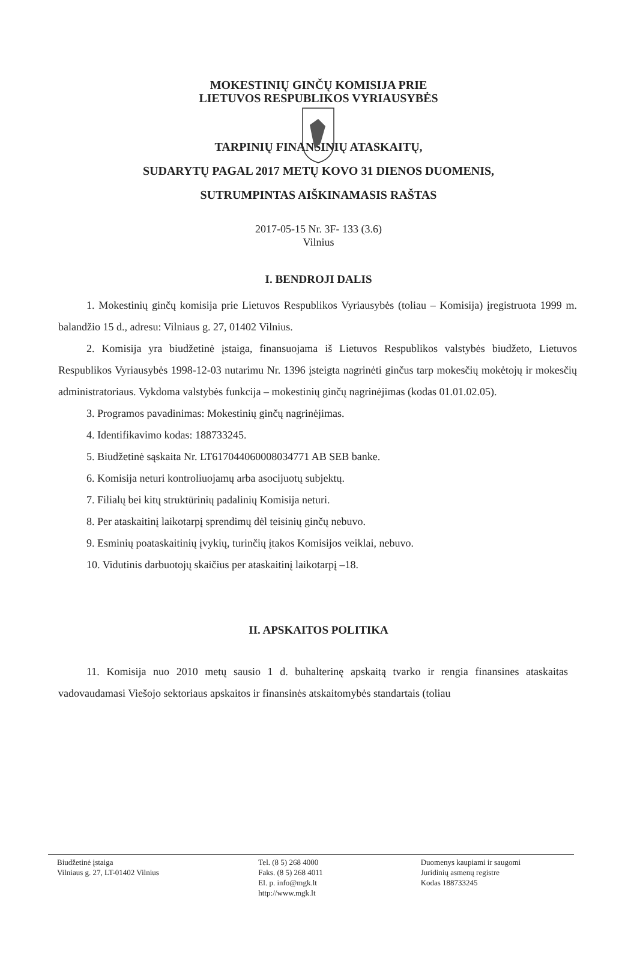MOKESTINIŲ GINČŲ KOMISIJA PRIE
LIETUVOS RESPUBLIKOS VYRIAUSYBĖS
TARPINIŲ FINANSINIŲ ATASKAITŲ,
SUDARYTŲ PAGAL 2017 METŲ KOVO 31 DIENOS DUOMENIS,
SUTRUMPINTAS AIŠKINAMASIS RAŠTAS
2017-05-15 Nr. 3F- 133 (3.6)
Vilnius
I. BENDROJI DALIS
1. Mokestinių ginčų komisija prie Lietuvos Respublikos Vyriausybės (toliau – Komisija) įregistruota 1999 m. balandžio 15 d., adresu: Vilniaus g. 27, 01402 Vilnius.
2. Komisija yra biudžetinė įstaiga, finansuojama iš Lietuvos Respublikos valstybės biudžeto, Lietuvos Respublikos Vyriausybės 1998-12-03 nutarimu Nr. 1396 įsteigta nagrinėti ginčus tarp mokesčių mokėtojų ir mokesčių administratoriaus. Vykdoma valstybės funkcija – mokestinių ginčų nagrinėjimas (kodas 01.01.02.05).
3. Programos pavadinimas: Mokestinių ginčų nagrinėjimas.
4. Identifikavimo kodas: 188733245.
5. Biudžetinė sąskaita Nr. LT617044060008034771 AB SEB banke.
6. Komisija neturi kontroliuojamų arba asocijuotų subjektų.
7. Filialų bei kitų struktūrinių padalinių Komisija neturi.
8. Per ataskaitinį laikotarpį sprendimų dėl teisinių ginčų nebuvo.
9. Esminių poataskaitinių įvykių, turinčių įtakos Komisijos veiklai, nebuvo.
10. Vidutinis darbuotojų skaičius per ataskaitinį laikotarpį –18.
II. APSKAITOS POLITIKA
11. Komisija nuo 2010 metų sausio 1 d. buhalterinę apskaitą tvarko ir rengia finansines ataskaitas vadovaudamasi Viešojo sektoriaus apskaitos ir finansinės atskaitomybės standartais (toliau
Biudžetinė įstaiga
Vilniaus g. 27, LT-01402 Vilnius
Tel. (8 5) 268 4000
Faks. (8 5) 268 4011
El. p. info@mgk.lt
http://www.mgk.lt
Duomenys kaupiami ir saugomi
Juridinių asmenų registre
Kodas 188733245